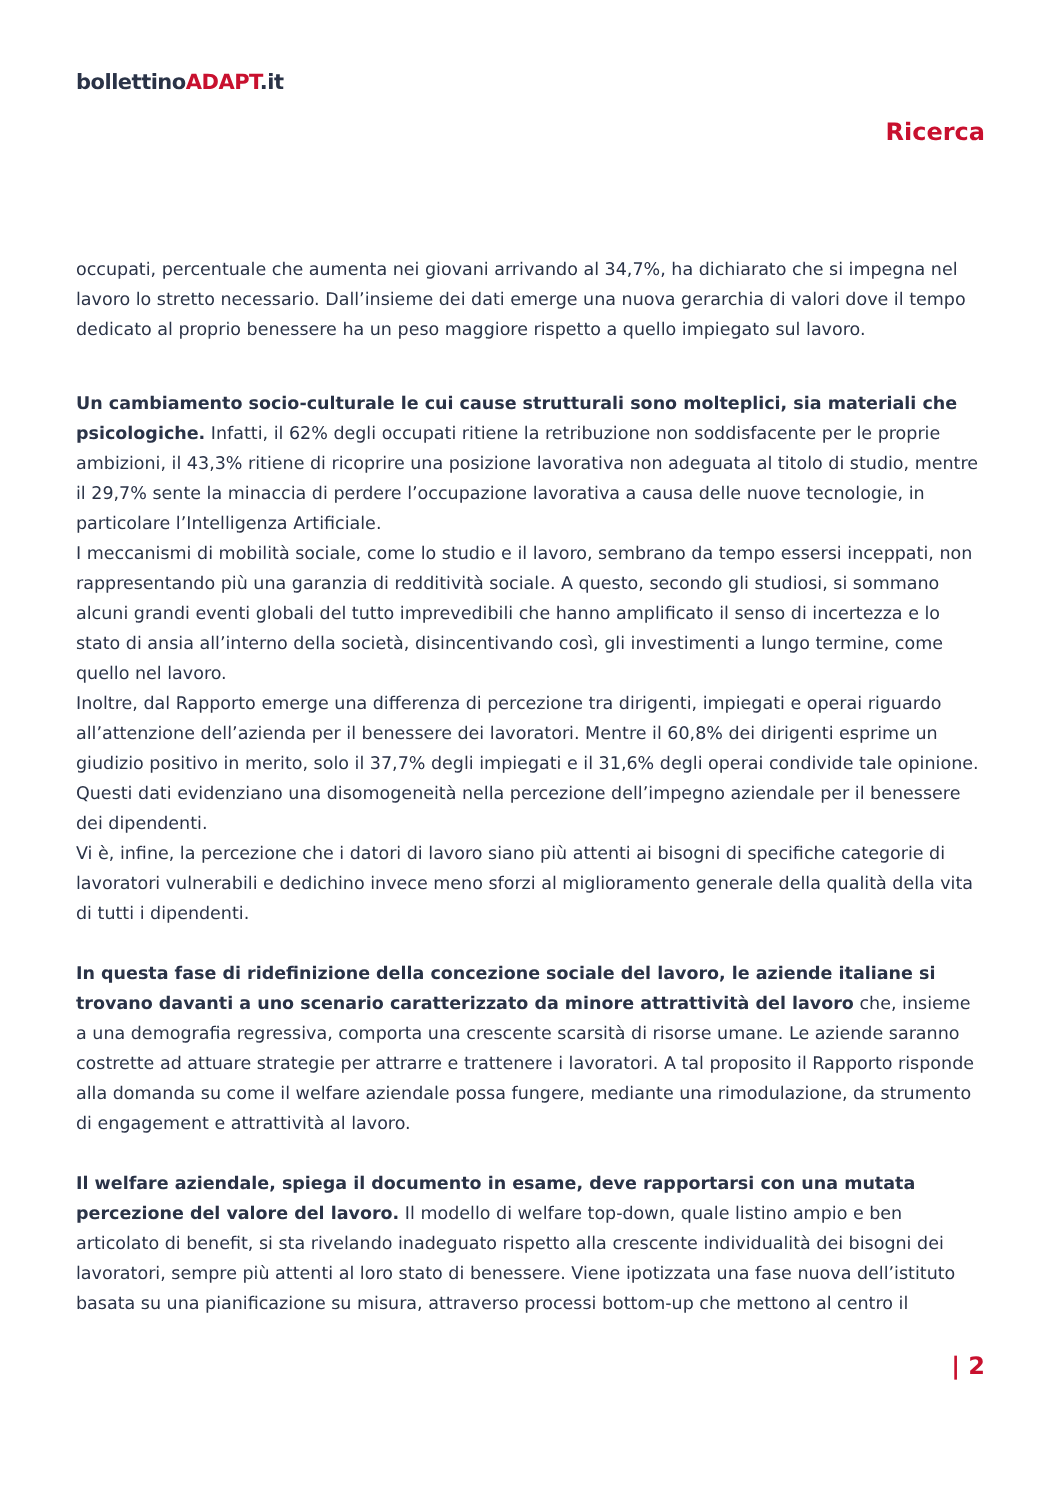bollettinoADAPT.it
Ricerca
occupati, percentuale che aumenta nei giovani arrivando al 34,7%, ha dichiarato che si impegna nel lavoro lo stretto necessario. Dall’insieme dei dati emerge una nuova gerarchia di valori dove il tempo dedicato al proprio benessere ha un peso maggiore rispetto a quello impiegato sul lavoro.
Un cambiamento socio-culturale le cui cause strutturali sono molteplici, sia materiali che psicologiche. Infatti, il 62% degli occupati ritiene la retribuzione non soddisfacente per le proprie ambizioni, il 43,3% ritiene di ricoprire una posizione lavorativa non adeguata al titolo di studio, mentre il 29,7% sente la minaccia di perdere l’occupazione lavorativa a causa delle nuove tecnologie, in particolare l’Intelligenza Artificiale.
I meccanismi di mobilità sociale, come lo studio e il lavoro, sembrano da tempo essersi inceppati, non rappresentando più una garanzia di redditività sociale. A questo, secondo gli studiosi, si sommano alcuni grandi eventi globali del tutto imprevedibili che hanno amplificato il senso di incertezza e lo stato di ansia all’interno della società, disincentivando così, gli investimenti a lungo termine, come quello nel lavoro.
Inoltre, dal Rapporto emerge una differenza di percezione tra dirigenti, impiegati e operai riguardo all’attenzione dell’azienda per il benessere dei lavoratori. Mentre il 60,8% dei dirigenti esprime un giudizio positivo in merito, solo il 37,7% degli impiegati e il 31,6% degli operai condivide tale opinione. Questi dati evidenziano una disomogeneità nella percezione dell’impegno aziendale per il benessere dei dipendenti.
Vi è, infine, la percezione che i datori di lavoro siano più attenti ai bisogni di specifiche categorie di lavoratori vulnerabili e dedichino invece meno sforzi al miglioramento generale della qualità della vita di tutti i dipendenti.
In questa fase di ridefinizione della concezione sociale del lavoro, le aziende italiane si trovano davanti a uno scenario caratterizzato da minore attrattività del lavoro che, insieme a una demografia regressiva, comporta una crescente scarsità di risorse umane. Le aziende saranno costrette ad attuare strategie per attrarre e trattenere i lavoratori. A tal proposito il Rapporto risponde alla domanda su come il welfare aziendale possa fungere, mediante una rimodulazione, da strumento di engagement e attrattività al lavoro.
Il welfare aziendale, spiega il documento in esame, deve rapportarsi con una mutata percezione del valore del lavoro. Il modello di welfare top-down, quale listino ampio e ben articolato di benefit, si sta rivelando inadeguato rispetto alla crescente individualità dei bisogni dei lavoratori, sempre più attenti al loro stato di benessere. Viene ipotizzata una fase nuova dell’istituto basata su una pianificazione su misura, attraverso processi bottom-up che mettono al centro il
| 2